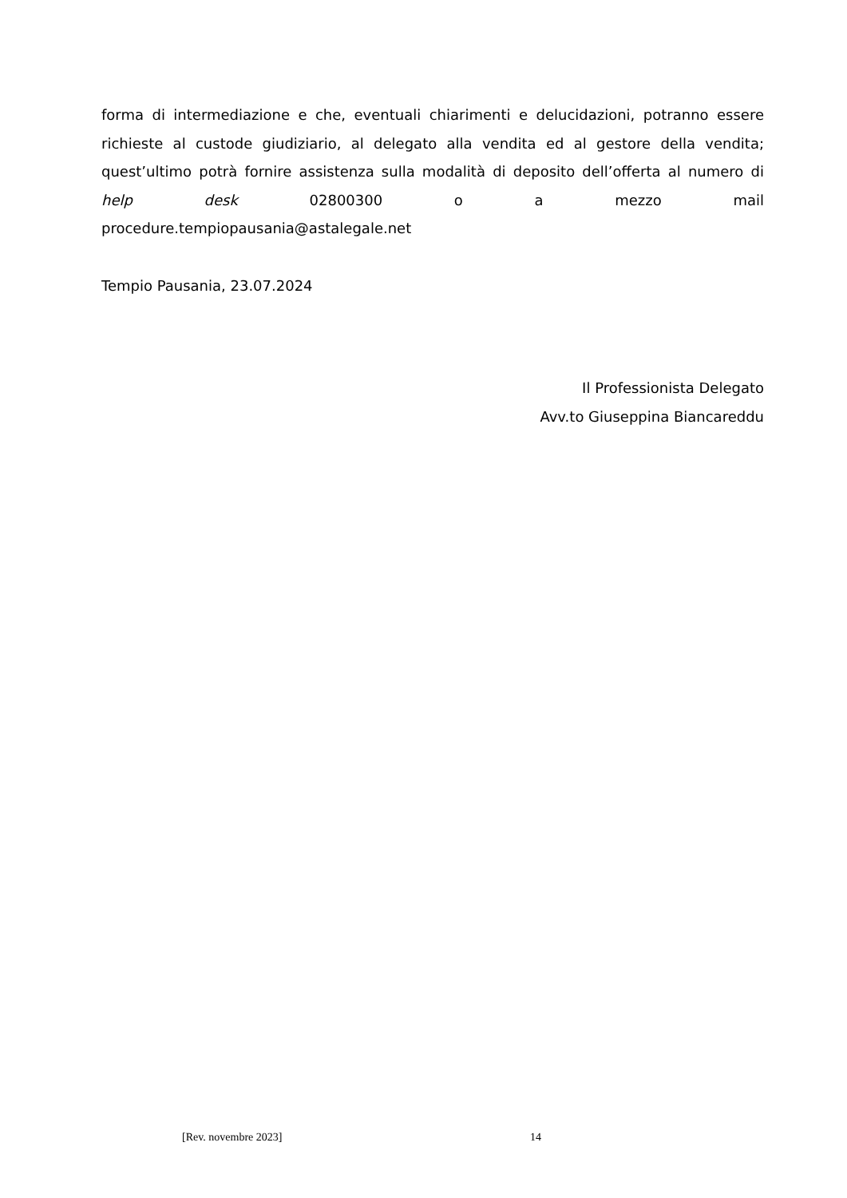forma di intermediazione e che, eventuali chiarimenti e delucidazioni, potranno essere richieste al custode giudiziario, al delegato alla vendita ed al gestore della vendita; quest’ultimo potrà fornire assistenza sulla modalità di deposito dell’offerta al numero di help desk 02800300 o a mezzo mail
procedure.tempiopausania@astalegale.net
Tempio Pausania, 23.07.2024
Il Professionista Delegato
Avv.to Giuseppina Biancareddu
[Rev. novembre 2023] 14